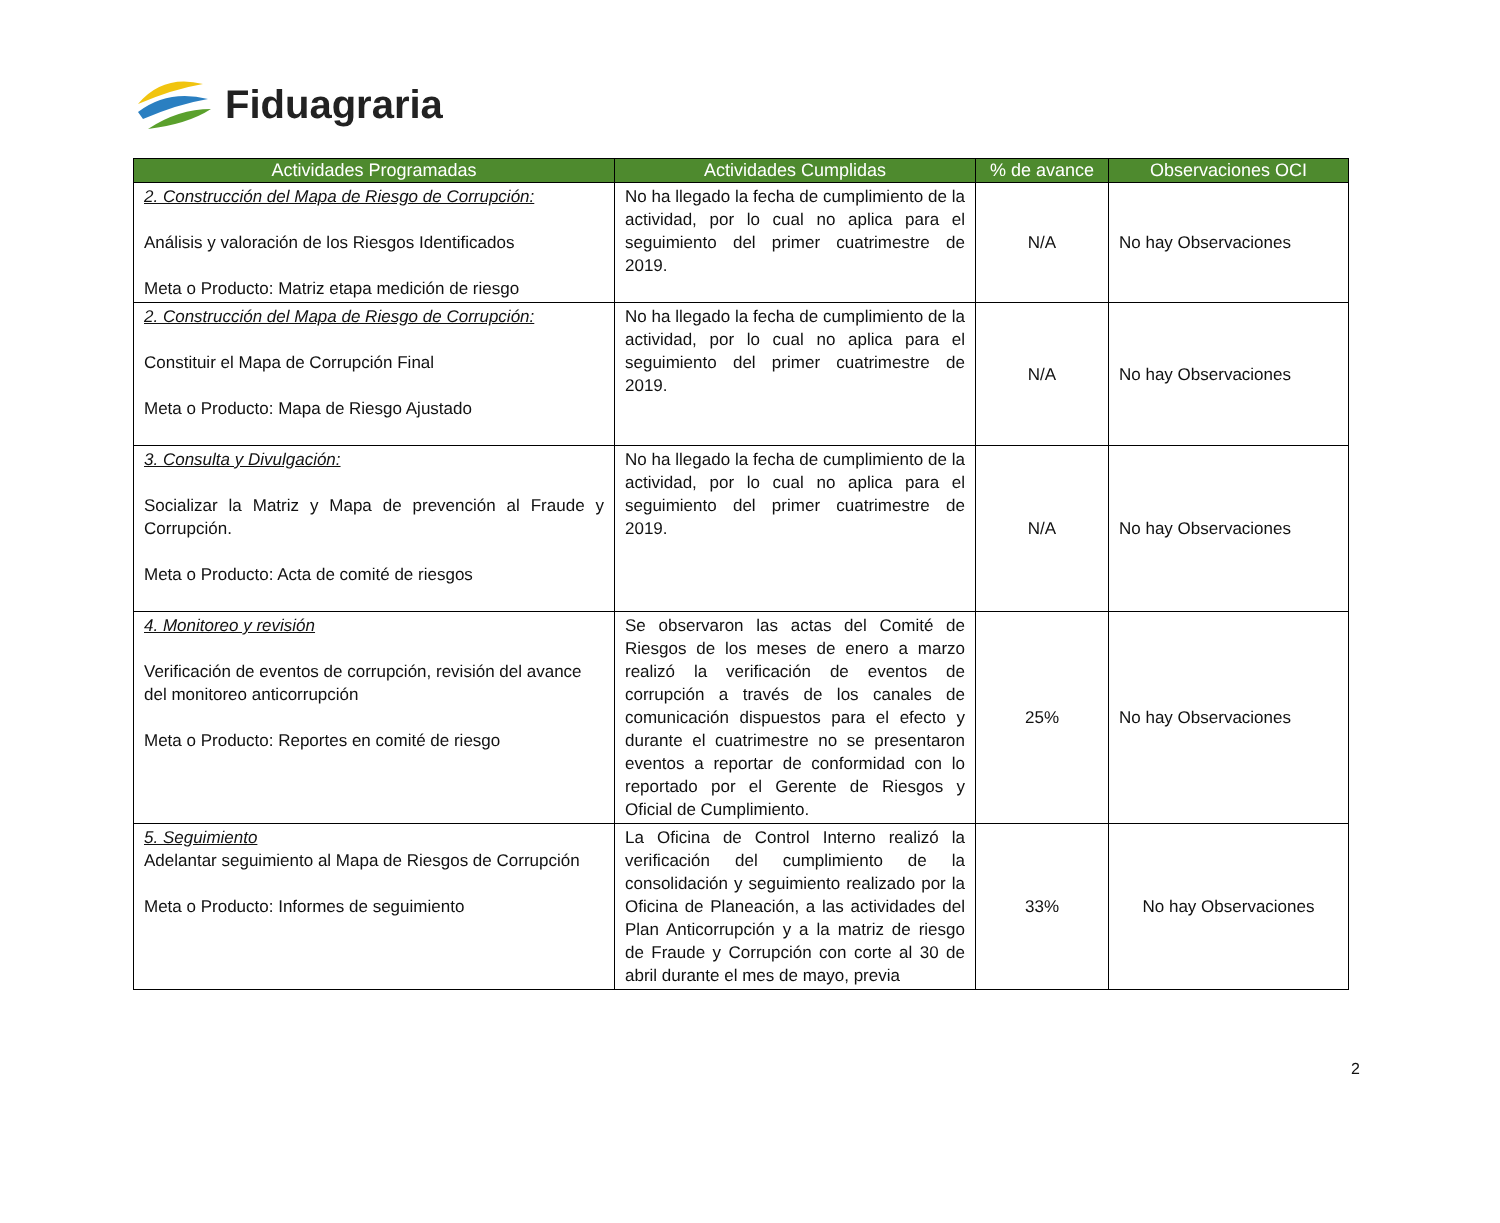Fiduagraria
| Actividades Programadas | Actividades Cumplidas | % de avance | Observaciones OCI |
| --- | --- | --- | --- |
| 2. Construcción del Mapa de Riesgo de Corrupción: Análisis y valoración de los Riesgos Identificados Meta o Producto: Matriz etapa medición de riesgo | No ha llegado la fecha de cumplimiento de la actividad, por lo cual no aplica para el seguimiento del primer cuatrimestre de 2019. | N/A | No hay Observaciones |
| 2. Construcción del Mapa de Riesgo de Corrupción: Constituir el Mapa de Corrupción Final Meta o Producto: Mapa de Riesgo Ajustado | No ha llegado la fecha de cumplimiento de la actividad, por lo cual no aplica para el seguimiento del primer cuatrimestre de 2019. | N/A | No hay Observaciones |
| 3. Consulta y Divulgación: Socializar la Matriz y Mapa de prevención al Fraude y Corrupción. Meta o Producto: Acta de comité de riesgos | No ha llegado la fecha de cumplimiento de la actividad, por lo cual no aplica para el seguimiento del primer cuatrimestre de 2019. | N/A | No hay Observaciones |
| 4. Monitoreo y revisión Verificación de eventos de corrupción, revisión del avance del monitoreo anticorrupción Meta o Producto: Reportes en comité de riesgo | Se observaron las actas del Comité de Riesgos de los meses de enero a marzo realizó la verificación de eventos de corrupción a través de los canales de comunicación dispuestos para el efecto y durante el cuatrimestre no se presentaron eventos a reportar de conformidad con lo reportado por el Gerente de Riesgos y Oficial de Cumplimiento. | 25% | No hay Observaciones |
| 5. Seguimiento Adelantar seguimiento al Mapa de Riesgos de Corrupción Meta o Producto: Informes de seguimiento | La Oficina de Control Interno realizó la verificación del cumplimiento de la consolidación y seguimiento realizado por la Oficina de Planeación, a las actividades del Plan Anticorrupción y a la matriz de riesgo de Fraude y Corrupción con corte al 30 de abril durante el mes de mayo, previa | 33% | No hay Observaciones |
2